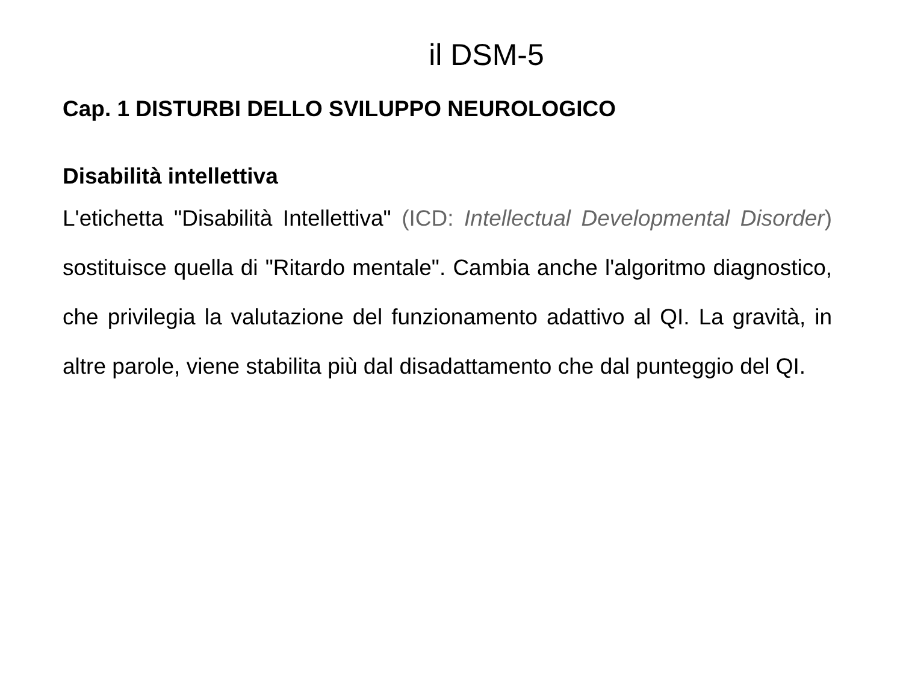il DSM-5
Cap. 1 DISTURBI DELLO SVILUPPO NEUROLOGICO
Disabilità intellettiva
L'etichetta "Disabilità Intellettiva" (ICD: Intellectual Developmental Disorder) sostituisce quella di "Ritardo mentale". Cambia anche l'algoritmo diagnostico, che privilegia la valutazione del funzionamento adattivo al QI. La gravità, in altre parole, viene stabilita più dal disadattamento che dal punteggio del QI.